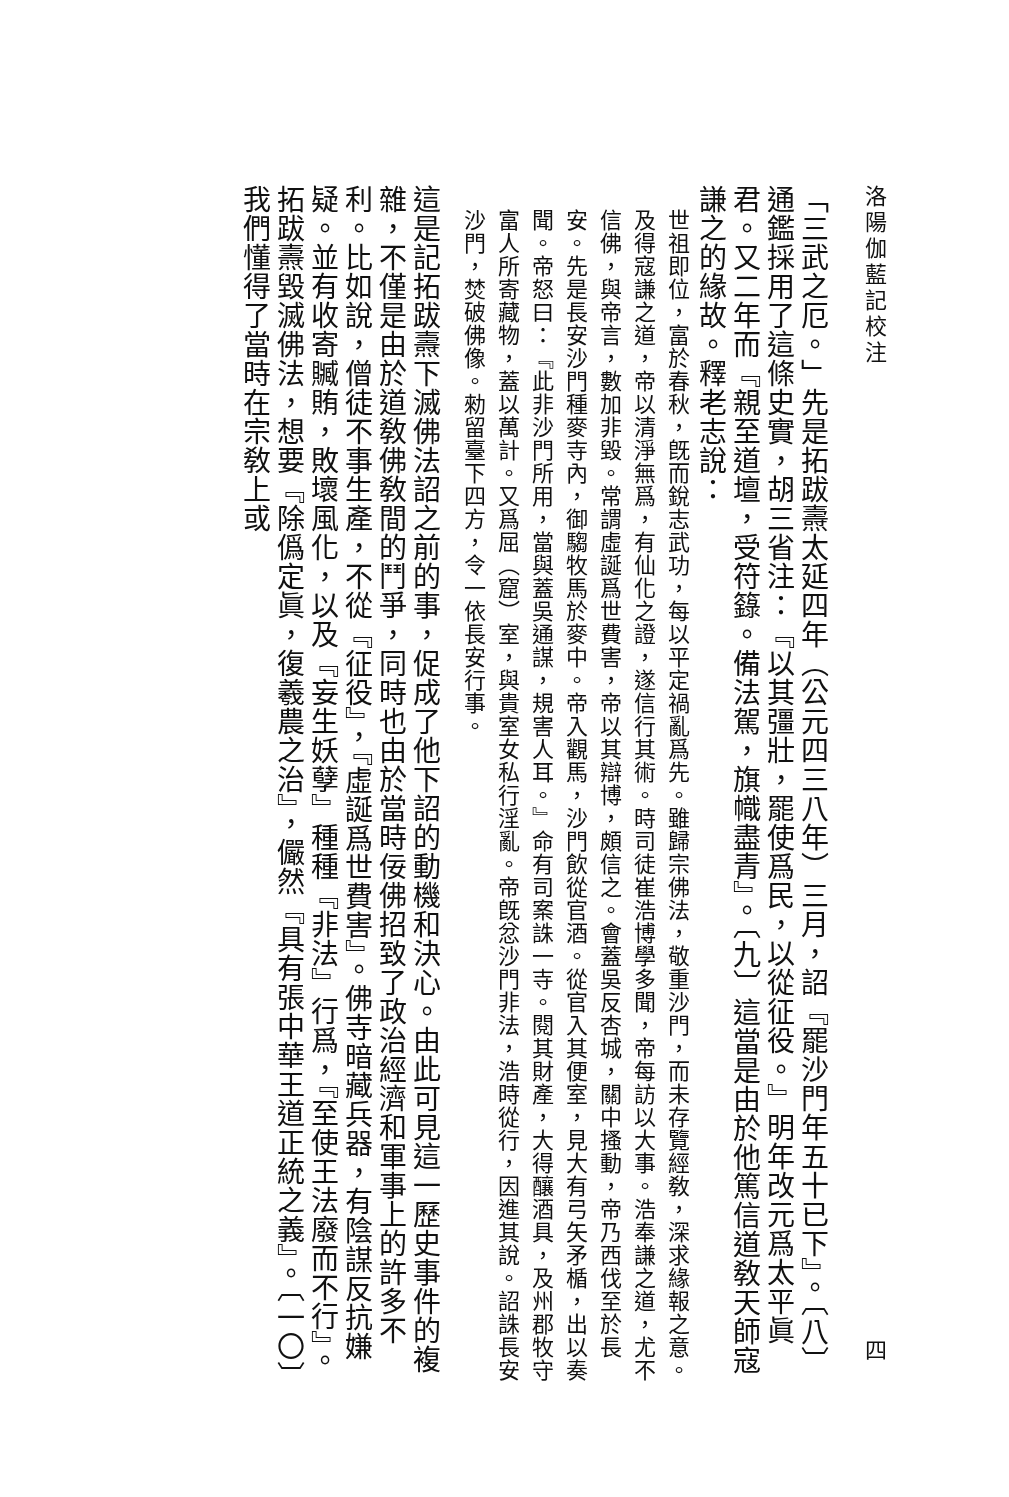洛陽伽藍記校注 四
「三武之厄。」先是拓跋燾太延四年（公元四三八年）三月，詔『罷沙門年五十已下』。〔八〕通鑑採用了這條史實，胡三省注：『以其彊壯，罷使爲民，以從征役。』明年改元爲太平眞君。又二年而『親至道壇，受符籙。備法駕，旗幟盡青』。〔九〕這當是由於他篤信道敎天師寇謙之的緣故。釋老志說：
世祖即位，富於春秋，旣而銳志武功，每以平定禍亂爲先。雖歸宗佛法，敬重沙門，而未存覽經敎，深求緣報之意。及得寇謙之道，帝以清淨無爲，有仙化之證，遂信行其術。時司徒崔浩博學多聞，帝每訪以大事。浩奉謙之道，尤不信佛，與帝言，數加非毀。常謂虛誕爲世費害，帝以其辯博，頗信之。會蓋吳反杏城，關中搔動，帝乃西伐至於長安。先是長安沙門種麥寺內，御騶牧馬於麥中。帝入觀馬，沙門飲從官酒。從官入其便室，見大有弓矢矛楯，出以奏聞。帝怒曰：『此非沙門所用，當與蓋吳通謀，規害人耳。』命有司案誅一寺。閱其財產，大得釀酒具，及州郡牧守富人所寄藏物，蓋以萬計。又爲屈（窟）室，與貴室女私行淫亂。帝旣忿沙門非法，浩時從行，因進其說。詔誅長安沙門，焚破佛像。勑留臺下四方，令一依長安行事。
這是記拓跋燾下滅佛法詔之前的事，促成了他下詔的動機和決心。由此可見這一歷史事件的複雜，不僅是由於道敎佛敎間的鬥爭，同時也由於當時佞佛招致了政治經濟和軍事上的許多不利。比如說，僧徒不事生產，不從『征役』，『虛誕爲世費害』。佛寺暗藏兵器，有陰謀反抗嫌疑。並有收寄贓賄，敗壞風化，以及『妄生妖孽』種種『非法』行爲，『至使王法廢而不行』。拓跋燾毀滅佛法，想要『除僞定眞，復羲農之治』，儼然『具有張中華王道正統之義』。〔一〇〕我們懂得了當時在宗敎上或